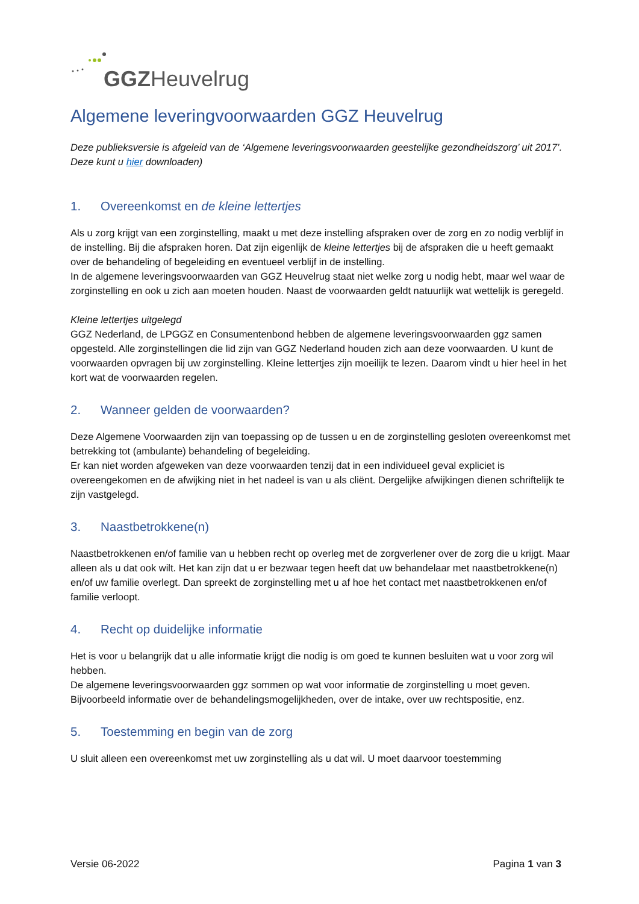GGZHeuvelrug
Algemene leveringvoorwaarden GGZ Heuvelrug
Deze publieksversie is afgeleid van de ‘Algemene leveringsvoorwaarden geestelijke gezondheidszorg’ uit 2017’. Deze kunt u hier downloaden)
1. Overeenkomst en de kleine lettertjes
Als u zorg krijgt van een zorginstelling, maakt u met deze instelling afspraken over de zorg en zo nodig verblijf in de instelling. Bij die afspraken horen. Dat zijn eigenlijk de kleine lettertjes bij de afspraken die u heeft gemaakt over de behandeling of begeleiding en eventueel verblijf in de instelling.
In de algemene leveringsvoorwaarden van GGZ Heuvelrug staat niet welke zorg u nodig hebt, maar wel waar de zorginstelling en ook u zich aan moeten houden. Naast de voorwaarden geldt natuurlijk wat wettelijk is geregeld.
Kleine lettertjes uitgelegd
GGZ Nederland, de LPGGZ en Consumentenbond hebben de algemene leveringsvoorwaarden ggz samen opgesteld. Alle zorginstellingen die lid zijn van GGZ Nederland houden zich aan deze voorwaarden. U kunt de voorwaarden opvragen bij uw zorginstelling. Kleine lettertjes zijn moeilijk te lezen. Daarom vindt u hier heel in het kort wat de voorwaarden regelen.
2. Wanneer gelden de voorwaarden?
Deze Algemene Voorwaarden zijn van toepassing op de tussen u en de zorginstelling gesloten overeenkomst met betrekking tot (ambulante) behandeling of begeleiding.
Er kan niet worden afgeweken van deze voorwaarden tenzij dat in een individueel geval expliciet is overeengekomen en de afwijking niet in het nadeel is van u als cliënt. Dergelijke afwijkingen dienen schriftelijk te zijn vastgelegd.
3. Naastbetrokkene(n)
Naastbetrokkenen en/of familie van u hebben recht op overleg met de zorgverlener over de zorg die u krijgt. Maar alleen als u dat ook wilt. Het kan zijn dat u er bezwaar tegen heeft dat uw behandelaar met naastbetrokkene(n) en/of uw familie overlegt. Dan spreekt de zorginstelling met u af hoe het contact met naastbetrokkenen en/of familie verloopt.
4. Recht op duidelijke informatie
Het is voor u belangrijk dat u alle informatie krijgt die nodig is om goed te kunnen besluiten wat u voor zorg wil hebben.
De algemene leveringsvoorwaarden ggz sommen op wat voor informatie de zorginstelling u moet geven. Bijvoorbeeld informatie over de behandelingsmogelijkheden, over de intake, over uw rechtspositie, enz.
5. Toestemming en begin van de zorg
U sluit alleen een overeenkomst met uw zorginstelling als u dat wil. U moet daarvoor toestemming
Versie 06-2022 Pagina 1 van 3